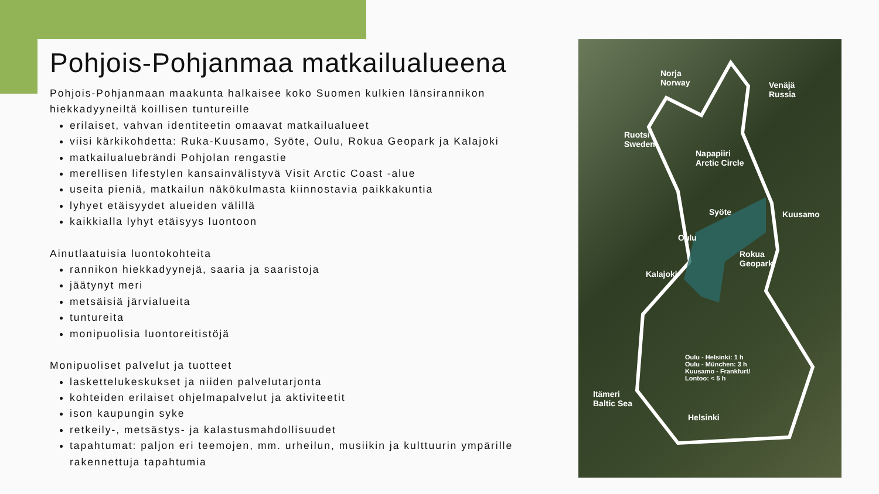Pohjois-Pohjanmaa matkailualueena
Pohjois-Pohjanmaan maakunta halkaisee koko Suomen kulkien länsirannikon hiekkadyyneiltä koillisen tuntureille
erilaiset, vahvan identiteetin omaavat matkailualueet
viisi kärkikohdetta: Ruka-Kuusamo, Syöte, Oulu, Rokua Geopark ja Kalajoki
matkailualuebrändi Pohjolan rengastie
merellisen lifestylen kansainvälistyvä Visit Arctic Coast -alue
useita pieniä, matkailun näkökulmasta kiinnostavia paikkakuntia
lyhyet etäisyydet alueiden välillä
kaikkialla lyhyt etäisyys luontoon
Ainutlaatuisia luontokohteita
rannikon hiekkadyynejä, saaria ja saaristoja
jäätynyt meri
metsäisiä järvialueita
tuntureita
monipuolisia luontoreitistöjä
Monipuoliset palvelut ja tuotteet
laskettelukeskukset ja niiden palvelutarjonta
kohteiden erilaiset ohjelmapalvelut ja aktiviteetit
ison kaupungin syke
retkeily-, metsästys- ja kalastusmahdollisuudet
tapahtumat: paljon eri teemojen, mm. urheilun, musiikin ja kulttuurin ympärille rakennettuja tapahtumia
Norja
Norway Venäjä
Russia
Ruotsi
Sweden
Napapiiri
Arctic Circle
Syöte Kuusamo
Oulu
Rokua
Geopark
Kalajoki
Oulu - Helsinki: 1 h
Oulu - München: 3 h
Kuusamo - Frankfurt/
Lontoo: < 5 h
Itämeri
Baltic Sea
Helsinki